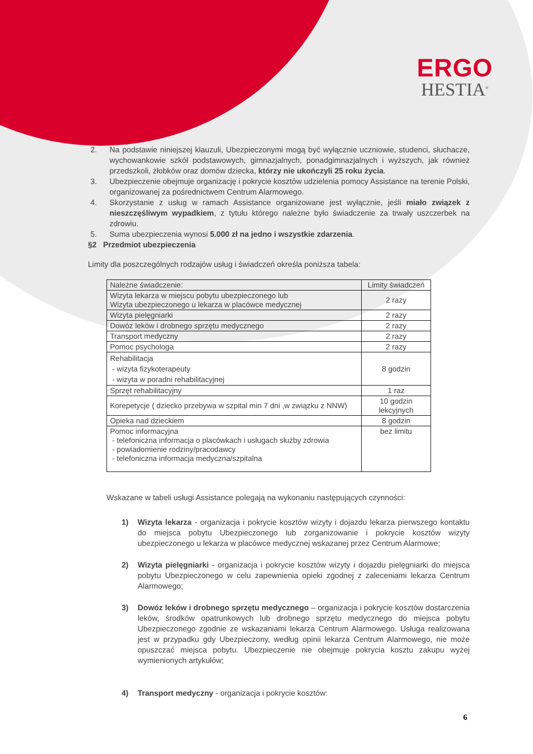ERGO
HESTIA<sup>®</sup>
2. Na podstawie niniejszej klauzuli, Ubezpieczonymi mogą być wyłącznie uczniowie, studenci, słuchacze, wychowankowie szkół podstawowych, gimnazjalnych, ponadgimnazjalnych i wyższych, jak również przedszkoli, żłobków oraz domów dziecka, którzy nie ukończyli 25 roku życia.
3. Ubezpieczenie obejmuje organizację i pokrycie kosztów udzielenia pomocy Assistance na terenie Polski, organizowanej za pośrednictwem Centrum Alarmowego.
4. Skorzystanie z usług w ramach Assistance organizowane jest wyłącznie, jeśli miało związek z nieszczęśliwym wypadkiem, z tytułu którego należne było świadczenie za trwały uszczerbek na zdrowiu.
5. Suma ubezpieczenia wynosi 5.000 zł na jedno i wszystkie zdarzenia.
§2 Przedmiot ubezpieczenia
Limity dla poszczególnych rodzajów usług i świadczeń określa poniższa tabela:
| Należne świadczenie: | Limity świadczeń |
| Wizyta lekarza w miejscu pobytu ubezpieczonego lub Wizyta ubezpieczonego u lekarza w placówce medycznej | 2 razy |
| Wizyta pielęgniarki | 2 razy |
| Dowóz leków i drobnego sprzętu medycznego | 2 razy |
| Transport medyczny | 2 razy |
| Pomoc psychologa | 2 razy |
| Rehabilitacja - wizyta fizykoterapeuty - wizyta w poradni rehabilitacyjnej | 8 godzin |
| Sprzęt rehabilitacyjny | 1 raz |
| Korepetycje ( dziecko przebywa w szpital min 7 dni ,w związku z NNW) | 10 godzin lekcyjnych |
| Opieka nad dzieckiem | 8 godzin |
| Pomoc informacyjna - telefoniczna informacja o placówkach i usługach służby zdrowia - powiadomienie rodziny/pracodawcy - telefoniczna informacja medyczna/szpitalna | bez limitu |
Wskazane w tabeli usługi Assistance polegają na wykonaniu następujących czynności:
1) Wizyta lekarza - organizacja i pokrycie kosztów wizyty i dojazdu lekarza pierwszego kontaktu do miejsca pobytu Ubezpieczonego lub zorganizowanie i pokrycie kosztów wizyty ubezpieczonego u lekarza w placówce medycznej wskazanej przez Centrum Alarmowe;
2) Wizyta pielęgniarki - organizacja i pokrycie kosztów wizyty i dojazdu pielęgniarki do miejsca pobytu Ubezpieczonego w celu zapewnienia opieki zgodnej z zaleceniami lekarza Centrum Alarmowego;
3) Dowóz leków i drobnego sprzętu medycznego – organizacja i pokrycie kosztów dostarczenia leków, środków opatrunkowych lub drobnego sprzętu medycznego do miejsca pobytu Ubezpieczonego zgodnie ze wskazaniami lekarza Centrum Alarmowego. Usługa realizowana jest w przypadku gdy Ubezpieczony, według opinii lekarza Centrum Alarmowego, nie może opuszczać miejsca pobytu. Ubezpieczenie nie obejmuje pokrycia kosztu zakupu wyżej wymienionych artykułów;
4) Transport medyczny - organizacja i pokrycie kosztów:
6